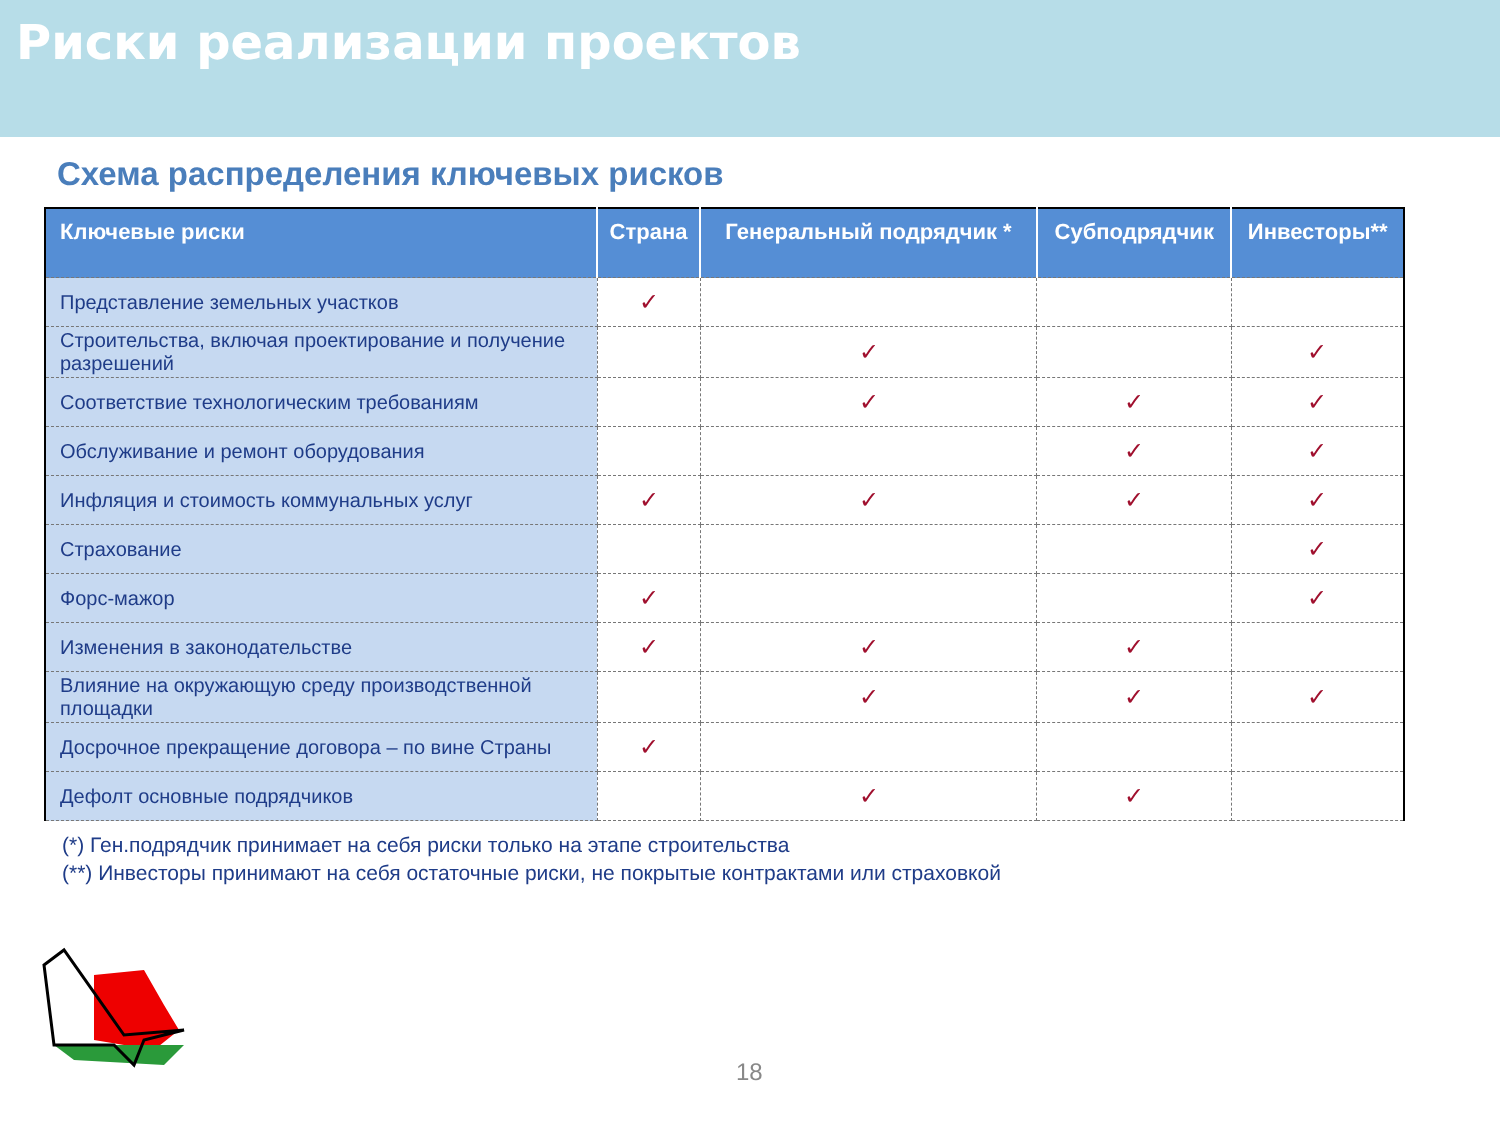Риски реализации проектов
Схема распределения ключевых рисков
| Ключевые риски | Страна | Генеральный подрядчик * | Субподрядчик | Инвесторы** |
| --- | --- | --- | --- | --- |
| Представление земельных участков | ✓ | | | |
| Строительства, включая проектирование и получение разрешений | | ✓ | | ✓ |
| Соответствие технологическим требованиям | | ✓ | ✓ | ✓ |
| Обслуживание и ремонт оборудования | | | ✓ | ✓ |
| Инфляция и стоимость коммунальных услуг | ✓ | ✓ | ✓ | ✓ |
| Страхование | | | | ✓ |
| Форс-мажор | ✓ | | | ✓ |
| Изменения в законодательстве | ✓ | ✓ | ✓ | |
| Влияние на окружающую среду производственной площадки | | ✓ | ✓ | ✓ |
| Досрочное прекращение договора – по вине Страны | ✓ | | | |
| Дефолт основные подрядчиков | | ✓ | ✓ | |
(*) Ген.подрядчик принимает на себя риски только на этапе строительства
(**) Инвесторы принимают на себя остаточные риски, не покрытые контрактами или страховкой
18